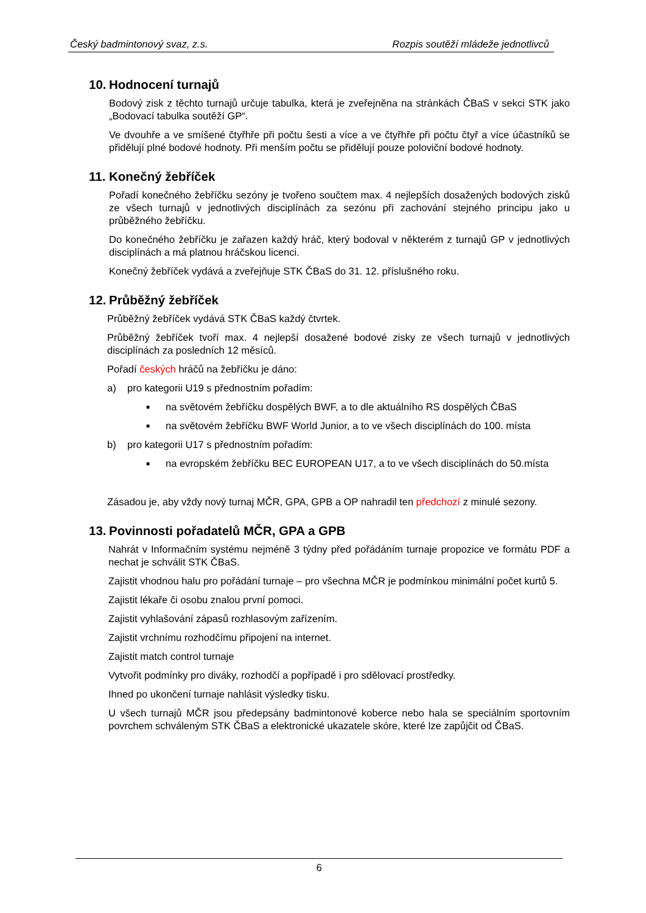Český badmintonový svaz, z.s. Rozpis soutěží mládeže jednotlivců
10. Hodnocení turnajů
Bodový zisk z těchto turnajů určuje tabulka, která je zveřejněna na stránkách ČBaS v sekci STK jako „Bodovací tabulka soutěží GP“.
Ve dvouhře a ve smíšené čtyřhře při počtu šesti a více a ve čtyřhře při počtu čtyř a více účastníků se přidělují plné bodové hodnoty. Při menším počtu se přidělují pouze poloviční bodové hodnoty.
11. Konečný žebříček
Pořadí konečného žebříčku sezóny je tvořeno součtem max. 4 nejlepších dosažených bodových zisků ze všech turnajů v jednotlivých disciplínách za sezónu při zachování stejného principu jako u průběžného žebříčku.
Do konečného žebříčku je zařazen každý hráč, který bodoval v některém z turnajů GP v jednotlivých disciplínách a má platnou hráčskou licenci.
Konečný žebříček vydává a zveřejňuje STK ČBaS do 31. 12. příslušného roku.
12. Průběžný žebříček
Průběžný žebříček vydává STK ČBaS každý čtvrtek.
Průběžný žebříček tvoří max. 4 nejlepší dosažené bodové zisky ze všech turnajů v jednotlivých disciplínách za posledních 12 měsíců.
Pořadí českých hráčů na žebříčku je dáno:
a) pro kategorii U19 s přednostním pořadím:
■ na světovém žebříčku dospělých BWF, a to dle aktuálního RS dospělých ČBaS
■ na světovém žebříčku BWF World Junior, a to ve všech disciplínách do 100. místa
b) pro kategorii U17 s přednostním pořadím:
■ na evropském žebříčku BEC EUROPEAN U17, a to ve všech disciplínách do 50.místa
Zásadou je, aby vždy nový turnaj MČR, GPA, GPB a OP nahradil ten předchozí z minulé sezony.
13. Povinnosti pořadatelů MČR, GPA a GPB
Nahrát v Informačním systému nejméně 3 týdny před pořádáním turnaje propozice ve formátu PDF a nechat je schválit STK ČBaS.
Zajistit vhodnou halu pro pořádání turnaje – pro všechna MČR je podmínkou minimální počet kurtů 5.
Zajistit lékaře či osobu znalou první pomoci.
Zajistit vyhlašování zápasů rozhlasovým zařízením.
Zajistit vrchnímu rozhodčímu připojení na internet.
Zajistit match control turnaje
Vytvořit podmínky pro diváky, rozhodčí a popřípadě i pro sdělovací prostředky.
Ihned po ukončení turnaje nahlásit výsledky tisku.
U všech turnajů MČR jsou předepsány badmintonové koberce nebo hala se speciálním sportovním povrchem schváleným STK ČBaS a elektronické ukazatele skóre, které lze zapůjčit od ČBaS.
6